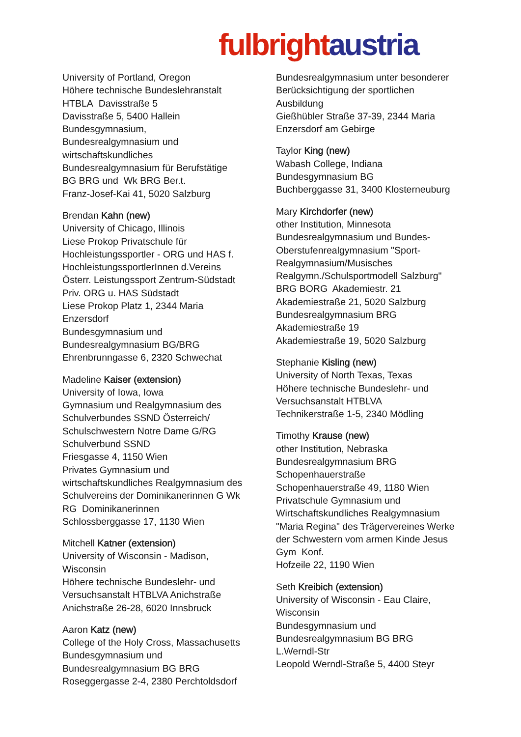fulbright austria
University of Portland, Oregon
Höhere technische Bundeslehranstalt
HTBLA Davisstraße 5
Davisstraße 5, 5400 Hallein
Bundesgymnasium,
Bundesrealgymnasium und
wirtschaftskundliches
Bundesrealgymnasium für Berufstätige
BG BRG und Wk BRG Ber.t.
Franz-Josef-Kai 41, 5020 Salzburg
Brendan Kahn (new)
University of Chicago, Illinois
Liese Prokop Privatschule für
Hochleistungssportler - ORG und HAS f.
HochleistungssportlerInnen d.Vereins
Österr. Leistungssport Zentrum-Südstadt
Priv. ORG u. HAS Südstadt
Liese Prokop Platz 1, 2344 Maria
Enzersdorf
Bundesgymnasium und
Bundesrealgymnasium BG/BRG
Ehrenbrunngasse 6, 2320 Schwechat
Madeline Kaiser (extension)
University of Iowa, Iowa
Gymnasium und Realgymnasium des
Schulverbundes SSND Österreich/
Schulschwestern Notre Dame G/RG
Schulverbund SSND
Friesgasse 4, 1150 Wien
Privates Gymnasium und
wirtschaftskundliches Realgymnasium des
Schulvereins der Dominikanerinnen G Wk
RG Dominikanerinnen
Schlossberggasse 17, 1130 Wien
Mitchell Katner (extension)
University of Wisconsin - Madison,
Wisconsin
Höhere technische Bundeslehr- und
Versuchsanstalt HTBLVA Anichstraße
Anichstraße 26-28, 6020 Innsbruck
Aaron Katz (new)
College of the Holy Cross, Massachusetts
Bundesgymnasium und
Bundesrealgymnasium BG BRG
Roseggergasse 2-4, 2380 Perchtoldsdorf
Bundesrealgymnasium unter besonderer
Berücksichtigung der sportlichen
Ausbildung
Gießhübler Straße 37-39, 2344 Maria
Enzersdorf am Gebirge
Taylor King (new)
Wabash College, Indiana
Bundesgymnasium BG
Buchberggasse 31, 3400 Klosterneuburg
Mary Kirchdorfer (new)
other Institution, Minnesota
Bundesrealgymnasium und Bundes-
Oberstufenrealgymnasium "Sport-
Realgymnasium/Musisches
Realgymn./Schulsportmodell Salzburg"
BRG BORG Akademiestr. 21
Akademiestraße 21, 5020 Salzburg
Bundesrealgymnasium BRG
Akademiestraße 19
Akademiestraße 19, 5020 Salzburg
Stephanie Kisling (new)
University of North Texas, Texas
Höhere technische Bundeslehr- und
Versuchsanstalt HTBLVA
Technikerstraße 1-5, 2340 Mödling
Timothy Krause (new)
other Institution, Nebraska
Bundesrealgymnasium BRG
Schopenhauerstraße
Schopenhauerstraße 49, 1180 Wien
Privatschule Gymnasium und
Wirtschaftskundliches Realgymnasium
"Maria Regina" des Trägervereines Werke
der Schwestern vom armen Kinde Jesus
Gym Konf.
Hofzeile 22, 1190 Wien
Seth Kreibich (extension)
University of Wisconsin - Eau Claire,
Wisconsin
Bundesgymnasium und
Bundesrealgymnasium BG BRG
L.Werndl-Str
Leopold Werndl-Straße 5, 4400 Steyr